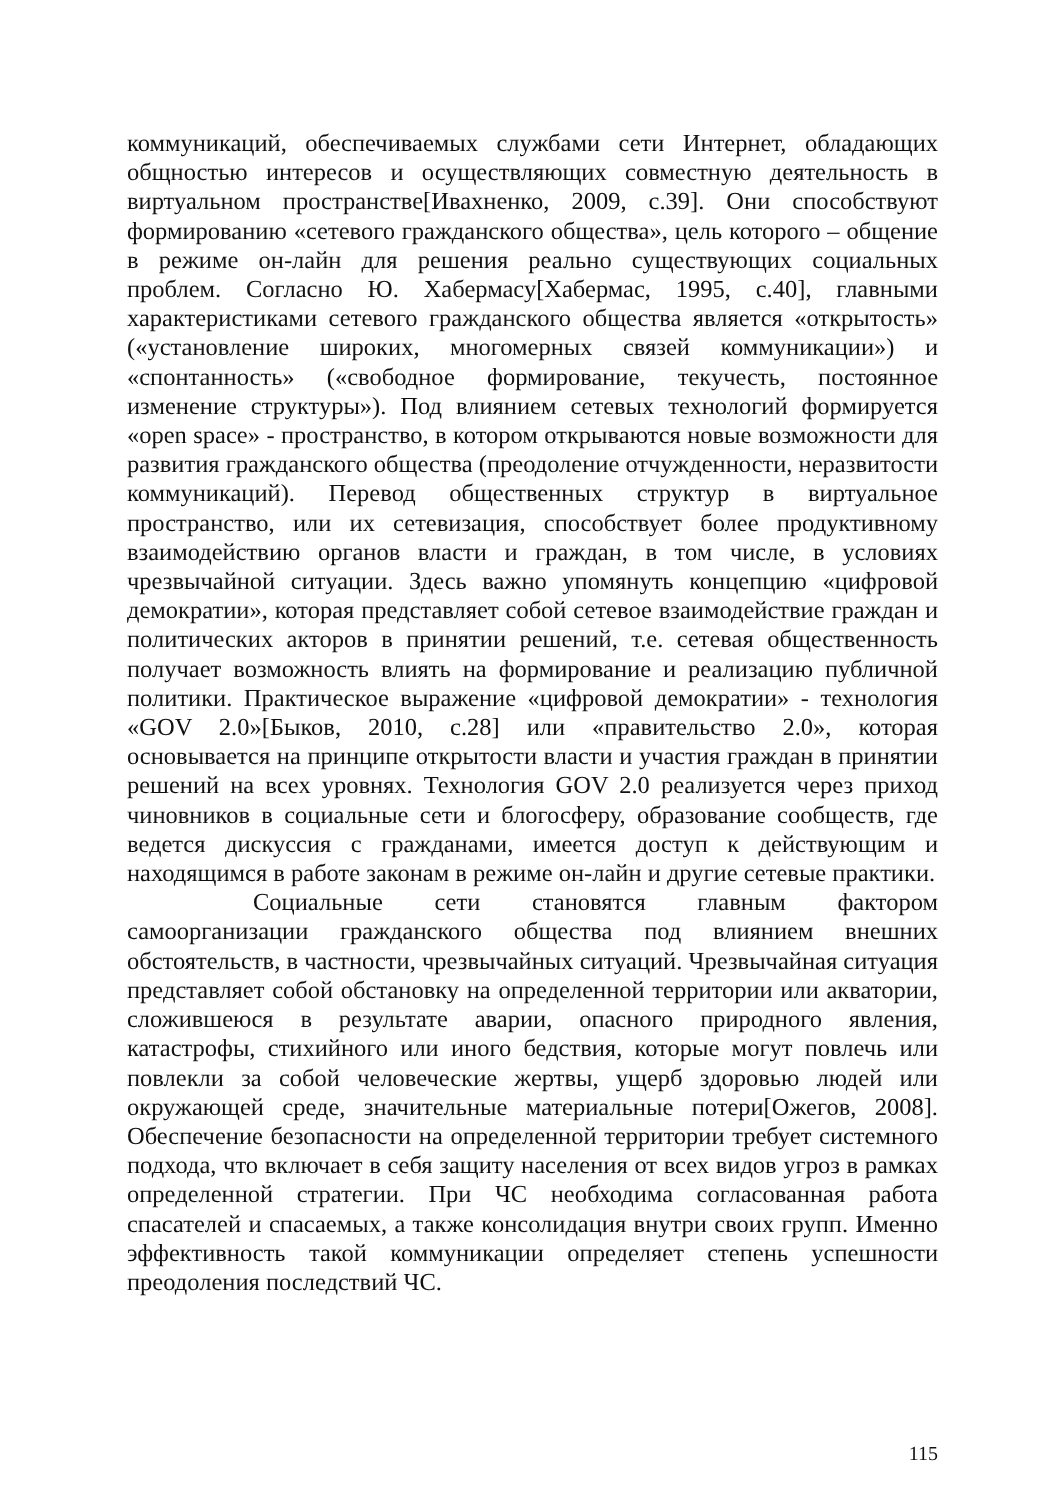коммуникаций, обеспечиваемых службами сети Интернет, обладающих общностью интересов и осуществляющих совместную деятельность в виртуальном пространстве[Ивахненко, 2009, с.39]. Они способствуют формированию «сетевого гражданского общества», цель которого – общение в режиме он-лайн для решения реально существующих социальных проблем. Согласно Ю. Хабермасу[Хабермас, 1995, с.40], главными характеристиками сетевого гражданского общества является «открытость» («установление широких, многомерных связей коммуникации») и «спонтанность» («свободное формирование, текучесть, постоянное изменение структуры»). Под влиянием сетевых технологий формируется «open space» - пространство, в котором открываются новые возможности для развития гражданского общества (преодоление отчужденности, неразвитости коммуникаций). Перевод общественных структур в виртуальное пространство, или их сетевизация, способствует более продуктивному взаимодействию органов власти и граждан, в том числе, в условиях чрезвычайной ситуации. Здесь важно упомянуть концепцию «цифровой демократии», которая представляет собой сетевое взаимодействие граждан и политических акторов в принятии решений, т.е. сетевая общественность получает возможность влиять на формирование и реализацию публичной политики. Практическое выражение «цифровой демократии» - технология «GOV 2.0»[Быков, 2010, с.28] или «правительство 2.0», которая основывается на принципе открытости власти и участия граждан в принятии решений на всех уровнях. Технология GOV 2.0 реализуется через приход чиновников в социальные сети и блогосферу, образование сообществ, где ведется дискуссия с гражданами, имеется доступ к действующим и находящимся в работе законам в режиме он-лайн и другие сетевые практики.
Социальные сети становятся главным фактором самоорганизации гражданского общества под влиянием внешних обстоятельств, в частности, чрезвычайных ситуаций. Чрезвычайная ситуация представляет собой обстановку на определенной территории или акватории, сложившеюся в результате аварии, опасного природного явления, катастрофы, стихийного или иного бедствия, которые могут повлечь или повлекли за собой человеческие жертвы, ущерб здоровью людей или окружающей среде, значительные материальные потери[Ожегов, 2008]. Обеспечение безопасности на определенной территории требует системного подхода, что включает в себя защиту населения от всех видов угроз в рамках определенной стратегии. При ЧС необходима согласованная работа спасателей и спасаемых, а также консолидация внутри своих групп. Именно эффективность такой коммуникации определяет степень успешности преодоления последствий ЧС.
115